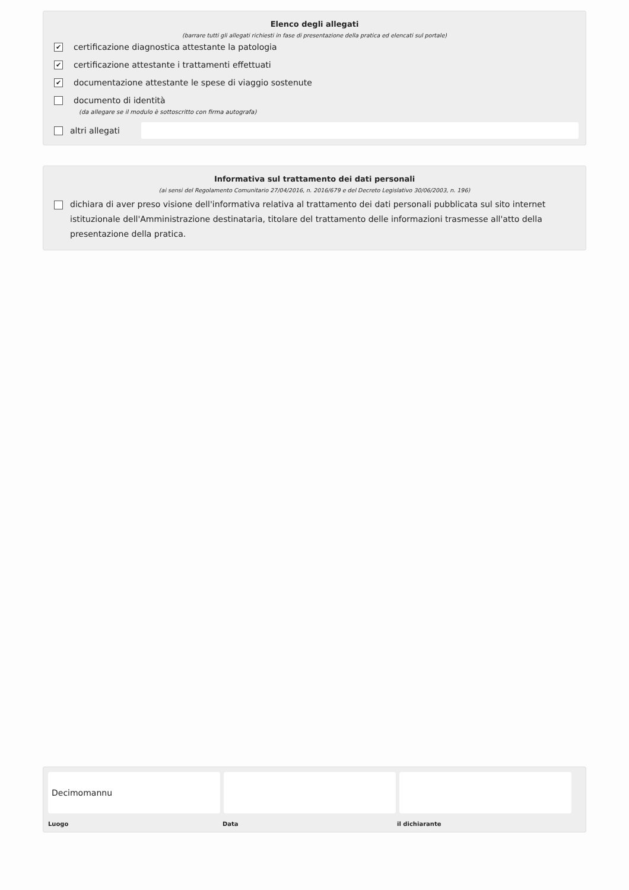Elenco degli allegati
(barrare tutti gli allegati richiesti in fase di presentazione della pratica ed elencati sul portale)
✔ certificazione diagnostica attestante la patologia
✔ certificazione attestante i trattamenti effettuati
✔ documentazione attestante le spese di viaggio sostenute
documento di identità
(da allegare se il modulo è sottoscritto con firma autografa)
altri allegati
Informativa sul trattamento dei dati personali
(ai sensi del Regolamento Comunitario 27/04/2016, n. 2016/679 e del Decreto Legislativo 30/06/2003, n. 196)
dichiara di aver preso visione dell'informativa relativa al trattamento dei dati personali pubblicata sul sito internet istituzionale dell'Amministrazione destinataria, titolare del trattamento delle informazioni trasmesse all'atto della presentazione della pratica.
Decimomannu
Luogo Data il dichiarante